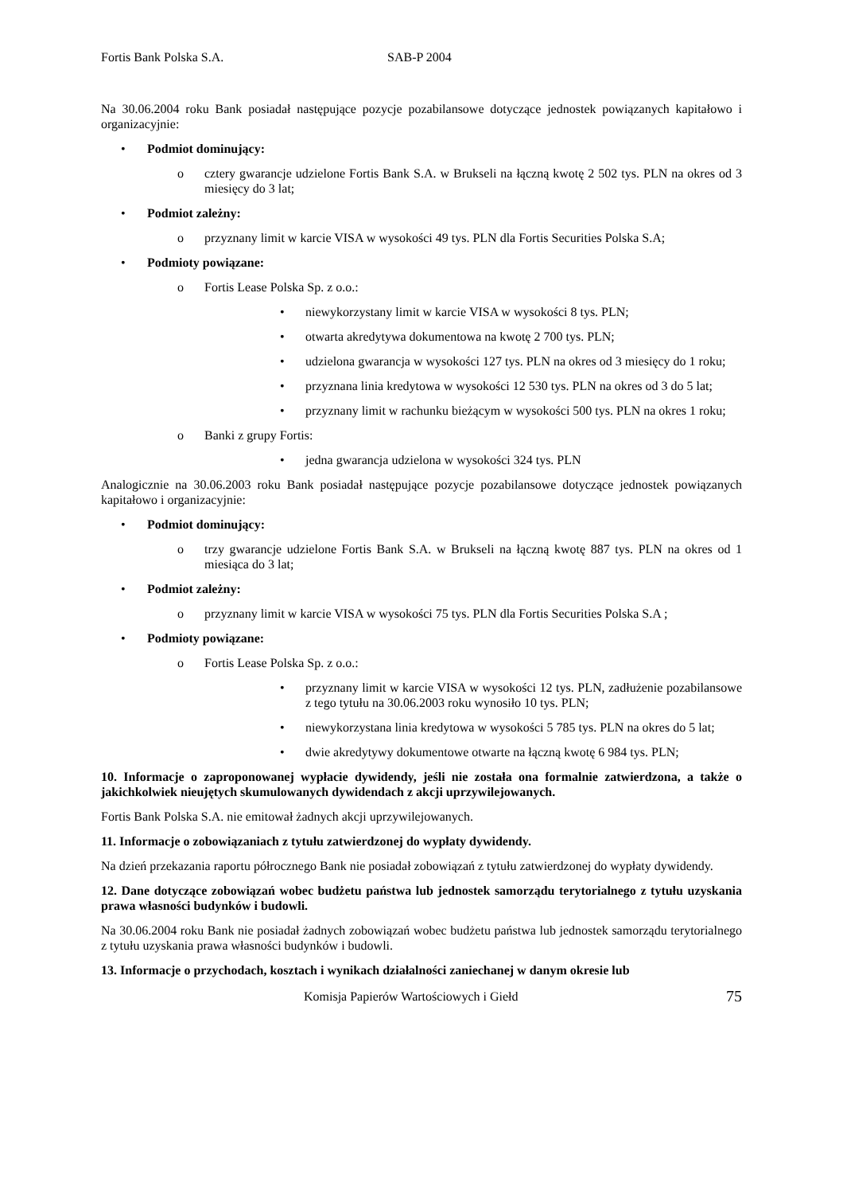Fortis Bank Polska S.A. SAB-P 2004
Na 30.06.2004 roku Bank posiadał następujące pozycje pozabilansowe dotyczące jednostek powiązanych kapitałowo i organizacyjnie:
• Podmiot dominujący:
o cztery gwarancje udzielone Fortis Bank S.A. w Brukseli na łączną kwotę 2 502 tys. PLN na okres od 3 miesięcy do 3 lat;
• Podmiot zależny:
o przyznany limit w karcie VISA w wysokości 49 tys. PLN dla Fortis Securities Polska S.A;
• Podmioty powiązane:
o Fortis Lease Polska Sp. z o.o.:
• niewykorzystany limit w karcie VISA w wysokości 8 tys. PLN;
• otwarta akredytywa dokumentowa na kwotę 2 700 tys. PLN;
• udzielona gwarancja w wysokości 127 tys. PLN na okres od 3 miesięcy do 1 roku;
• przyznana linia kredytowa w wysokości 12 530 tys. PLN na okres od 3 do 5 lat;
• przyznany limit w rachunku bieżącym w wysokości 500 tys. PLN na okres 1 roku;
o Banki z grupy Fortis:
• jedna gwarancja udzielona w wysokości 324 tys. PLN
Analogicznie na 30.06.2003 roku Bank posiadał następujące pozycje pozabilansowe dotyczące jednostek powiązanych kapitałowo i organizacyjnie:
• Podmiot dominujący:
o trzy gwarancje udzielone Fortis Bank S.A. w Brukseli na łączną kwotę 887 tys. PLN na okres od 1 miesiąca do 3 lat;
• Podmiot zależny:
o przyznany limit w karcie VISA w wysokości 75 tys. PLN dla Fortis Securities Polska S.A ;
• Podmioty powiązane:
o Fortis Lease Polska Sp. z o.o.:
• przyznany limit w karcie VISA w wysokości 12 tys. PLN, zadłużenie pozabilansowe z tego tytułu na 30.06.2003 roku wynosiło 10 tys. PLN;
• niewykorzystana linia kredytowa w wysokości 5 785 tys. PLN na okres do 5 lat;
• dwie akredytywy dokumentowe otwarte na łączną kwotę 6 984 tys. PLN;
10. Informacje o zaproponowanej wypłacie dywidendy, jeśli nie została ona formalnie zatwierdzona, a także o jakichkolwiek nieujętych skumulowanych dywidendach z akcji uprzywilejowanych.
Fortis Bank Polska S.A. nie emitował żadnych akcji uprzywilejowanych.
11. Informacje o zobowiązaniach z tytułu zatwierdzonej do wypłaty dywidendy.
Na dzień przekazania raportu półrocznego Bank nie posiadał zobowiązań z tytułu zatwierdzonej do wypłaty dywidendy.
12. Dane dotyczące zobowiązań wobec budżetu państwa lub jednostek samorządu terytorialnego z tytułu uzyskania prawa własności budynków i budowli.
Na 30.06.2004 roku Bank nie posiadał żadnych zobowiązań wobec budżetu państwa lub jednostek samorządu terytorialnego z tytułu uzyskania prawa własności budynków i budowli.
13. Informacje o przychodach, kosztach i wynikach działalności zaniechanej w danym okresie lub
Komisja Papierów Wartościowych i Giełd 75